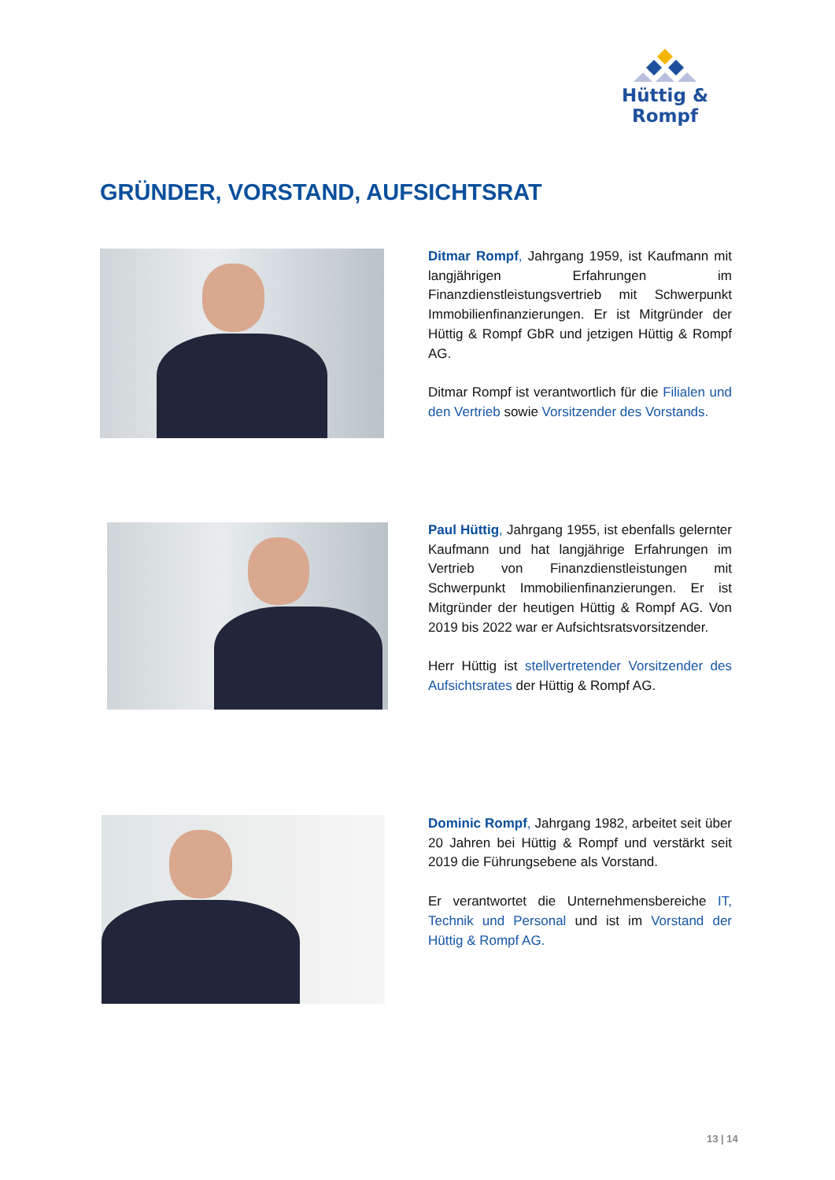Hüttig & Rompf
GRÜNDER, VORSTAND, AUFSICHTSRAT
Ditmar Rompf, Jahrgang 1959, ist Kaufmann mit langjährigen Erfahrungen im Finanzdienstleistungsvertrieb mit Schwerpunkt Immobilienfinanzierungen. Er ist Mitgründer der Hüttig & Rompf GbR und jetzigen Hüttig & Rompf AG.
Ditmar Rompf ist verantwortlich für die Filialen und den Vertrieb sowie Vorsitzender des Vorstands.
Paul Hüttig, Jahrgang 1955, ist ebenfalls gelernter Kaufmann und hat langjährige Erfahrungen im Vertrieb von Finanzdienstleistungen mit Schwerpunkt Immobilienfinanzierungen. Er ist Mitgründer der heutigen Hüttig & Rompf AG. Von 2019 bis 2022 war er Aufsichtsratsvorsitzender.
Herr Hüttig ist stellvertretender Vorsitzender des Aufsichtsrates der Hüttig & Rompf AG.
Dominic Rompf, Jahrgang 1982, arbeitet seit über 20 Jahren bei Hüttig & Rompf und verstärkt seit 2019 die Führungsebene als Vorstand.
Er verantwortet die Unternehmensbereiche IT, Technik und Personal und ist im Vorstand der Hüttig & Rompf AG.
13 | 14